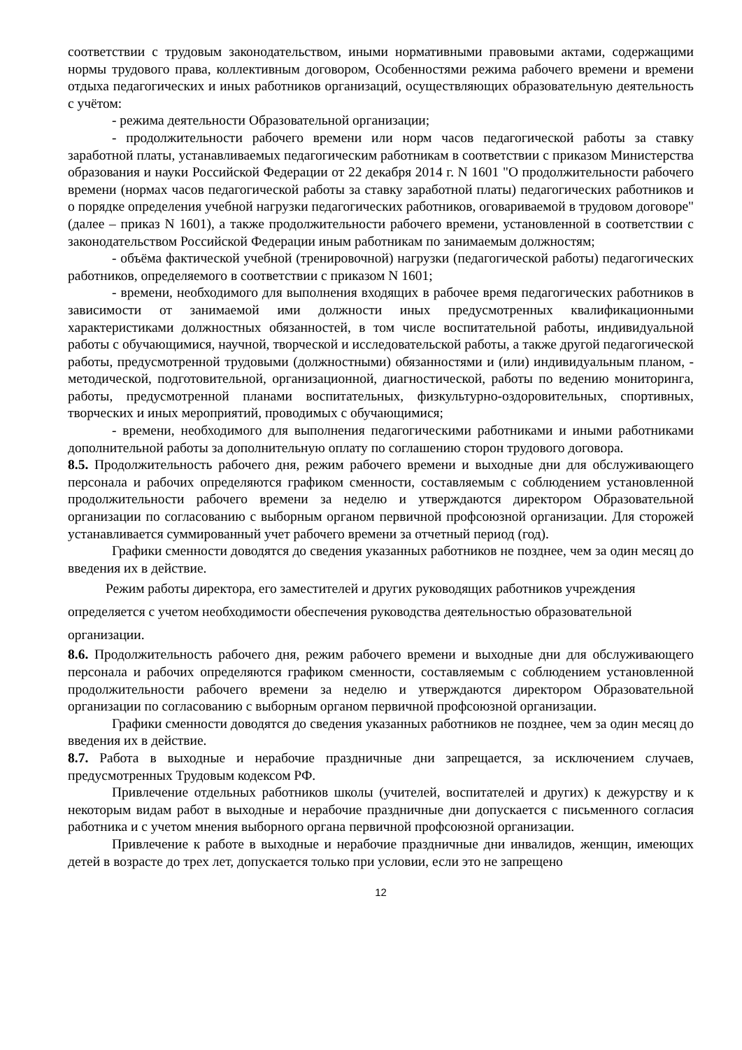соответствии с трудовым законодательством, иными нормативными правовыми актами, содержащими нормы трудового права, коллективным договором, Особенностями режима рабочего времени и времени отдыха педагогических и иных работников организаций, осуществляющих образовательную деятельность с учётом:
- режима деятельности Образовательной организации;
- продолжительности рабочего времени или норм часов педагогической работы за ставку заработной платы, устанавливаемых педагогическим работникам в соответствии с приказом Министерства образования и науки Российской Федерации от 22 декабря 2014 г. N 1601 "О продолжительности рабочего времени (нормах часов педагогической работы за ставку заработной платы) педагогических работников и о порядке определения учебной нагрузки педагогических работников, оговариваемой в трудовом договоре" (далее – приказ N 1601), а также продолжительности рабочего времени, установленной в соответствии с законодательством Российской Федерации иным работникам по занимаемым должностям;
- объёма фактической учебной (тренировочной) нагрузки (педагогической работы) педагогических работников, определяемого в соответствии с приказом N 1601;
- времени, необходимого для выполнения входящих в рабочее время педагогических работников в зависимости от занимаемой ими должности иных предусмотренных квалификационными характеристиками должностных обязанностей, в том числе воспитательной работы, индивидуальной работы с обучающимися, научной, творческой и исследовательской работы, а также другой педагогической работы, предусмотренной трудовыми (должностными) обязанностями и (или) индивидуальным планом, - методической, подготовительной, организационной, диагностической, работы по ведению мониторинга, работы, предусмотренной планами воспитательных, физкультурно-оздоровительных, спортивных, творческих и иных мероприятий, проводимых с обучающимися;
- времени, необходимого для выполнения педагогическими работниками и иными работниками дополнительной работы за дополнительную оплату по соглашению сторон трудового договора.
8.5. Продолжительность рабочего дня, режим рабочего времени и выходные дни для обслуживающего персонала и рабочих определяются графиком сменности, составляемым с соблюдением установленной продолжительности рабочего времени за неделю и утверждаются директором Образовательной организации по согласованию с выборным органом первичной профсоюзной организации. Для сторожей устанавливается суммированный учет рабочего времени за отчетный период (год).
Графики сменности доводятся до сведения указанных работников не позднее, чем за один месяц до введения их в действие.
Режим работы директора, его заместителей и других руководящих работников учреждения определяется с учетом необходимости обеспечения руководства деятельностью образовательной организации.
8.6. Продолжительность рабочего дня, режим рабочего времени и выходные дни для обслуживающего персонала и рабочих определяются графиком сменности, составляемым с соблюдением установленной продолжительности рабочего времени за неделю и утверждаются директором Образовательной организации по согласованию с выборным органом первичной профсоюзной организации.
Графики сменности доводятся до сведения указанных работников не позднее, чем за один месяц до введения их в действие.
8.7. Работа в выходные и нерабочие праздничные дни запрещается, за исключением случаев, предусмотренных Трудовым кодексом РФ.
Привлечение отдельных работников школы (учителей, воспитателей и других) к дежурству и к некоторым видам работ в выходные и нерабочие праздничные дни допускается с письменного согласия работника и с учетом мнения выборного органа первичной профсоюзной организации.
Привлечение к работе в выходные и нерабочие праздничные дни инвалидов, женщин, имеющих детей в возрасте до трех лет, допускается только при условии, если это не запрещено
12